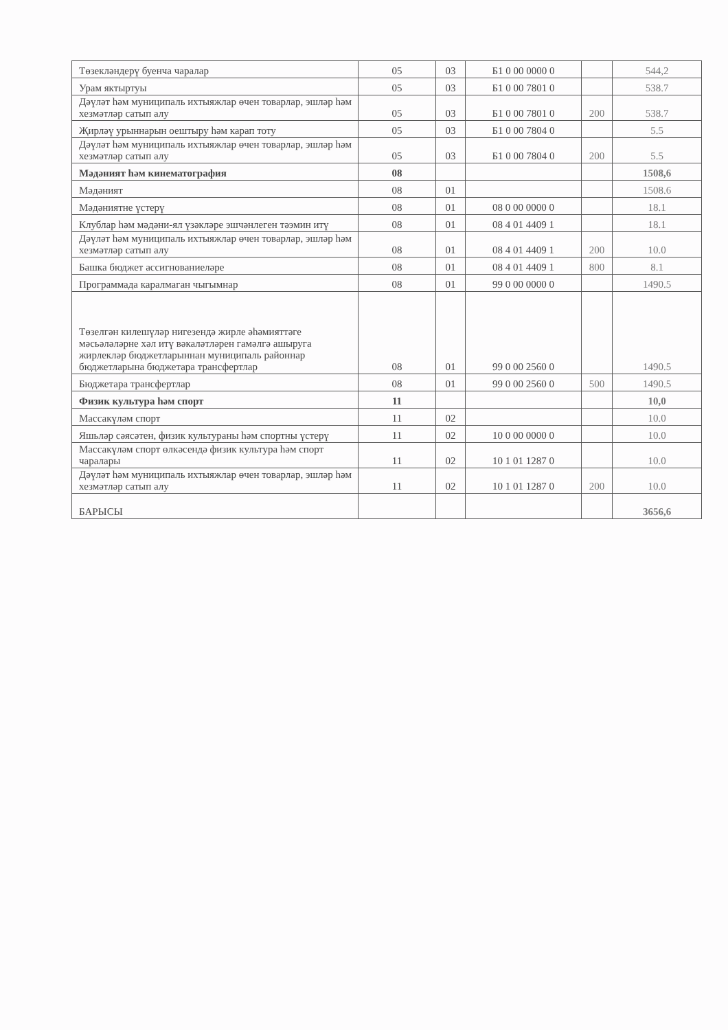| Төзекләндерү буенча чаралар | 05 | 03 | Б1 0 00 0000 0 | | 544,2 |
| Урам яктыртуы | 05 | 03 | Б1 0 00 7801 0 | | 538.7 |
| Дәүләт һәм муниципаль ихтыяжлар өчен товарлар, эшләр һәм хезмәтләр сатып алу | 05 | 03 | Б1 0 00 7801 0 | 200 | 538.7 |
| Җирләү урыннарын оештыру һәм карап тоту | 05 | 03 | Б1 0 00 7804 0 | | 5.5 |
| Дәүләт һәм муниципаль ихтыяжлар өчен товарлар, эшләр һәм хезмәтләр сатып алу | 05 | 03 | Б1 0 00 7804 0 | 200 | 5.5 |
| Мәдәният һәм кинематография | 08 | | | | 1508,6 |
| Мәдәният | 08 | 01 | | | 1508.6 |
| Мәдәниятне үстерү | 08 | 01 | 08 0 00 0000 0 | | 18.1 |
| Клублар һәм мәдәни-ял үзәкләре эшчәнлеген тәэмин итү | 08 | 01 | 08 4 01 4409 1 | | 18.1 |
| Дәүләт һәм муниципаль ихтыяжлар өчен товарлар, эшләр һәм хезмәтләр сатып алу | 08 | 01 | 08 4 01 4409 1 | 200 | 10.0 |
| Башка бюджет ассигнованиеләре | 08 | 01 | 08 4 01 4409 1 | 800 | 8.1 |
| Программада каралмаган чыгымнар | 08 | 01 | 99 0 00 0000 0 | | 1490.5 |
| Төзелгән килешүләр нигезендә жирле әһәмияттәге мәсьәләләрне хәл итү вәкаләтләрен гамәлгә ашыруга жирлекләр бюджетларыннан муниципаль районнар бюджетларына бюджетара трансфертлар | 08 | 01 | 99 0 00 2560 0 | | 1490.5 |
| Бюджетара трансфертлар | 08 | 01 | 99 0 00 2560 0 | 500 | 1490.5 |
| Физик культура һәм спорт | 11 | | | | 10,0 |
| Массакүләм спорт | 11 | 02 | | | 10.0 |
| Яшьләр сәясәтен, физик культураны һәм спортны үстерү | 11 | 02 | 10 0 00 0000 0 | | 10.0 |
| Массакүләм спорт өлкәсендә физик культура һәм спорт чаралары | 11 | 02 | 10 1 01 1287 0 | | 10.0 |
| Дәүләт һәм муниципаль ихтыяжлар өчен товарлар, эшләр һәм хезмәтләр сатып алу | 11 | 02 | 10 1 01 1287 0 | 200 | 10.0 |
| БАРЫСЫ | | | | | 3656,6 |